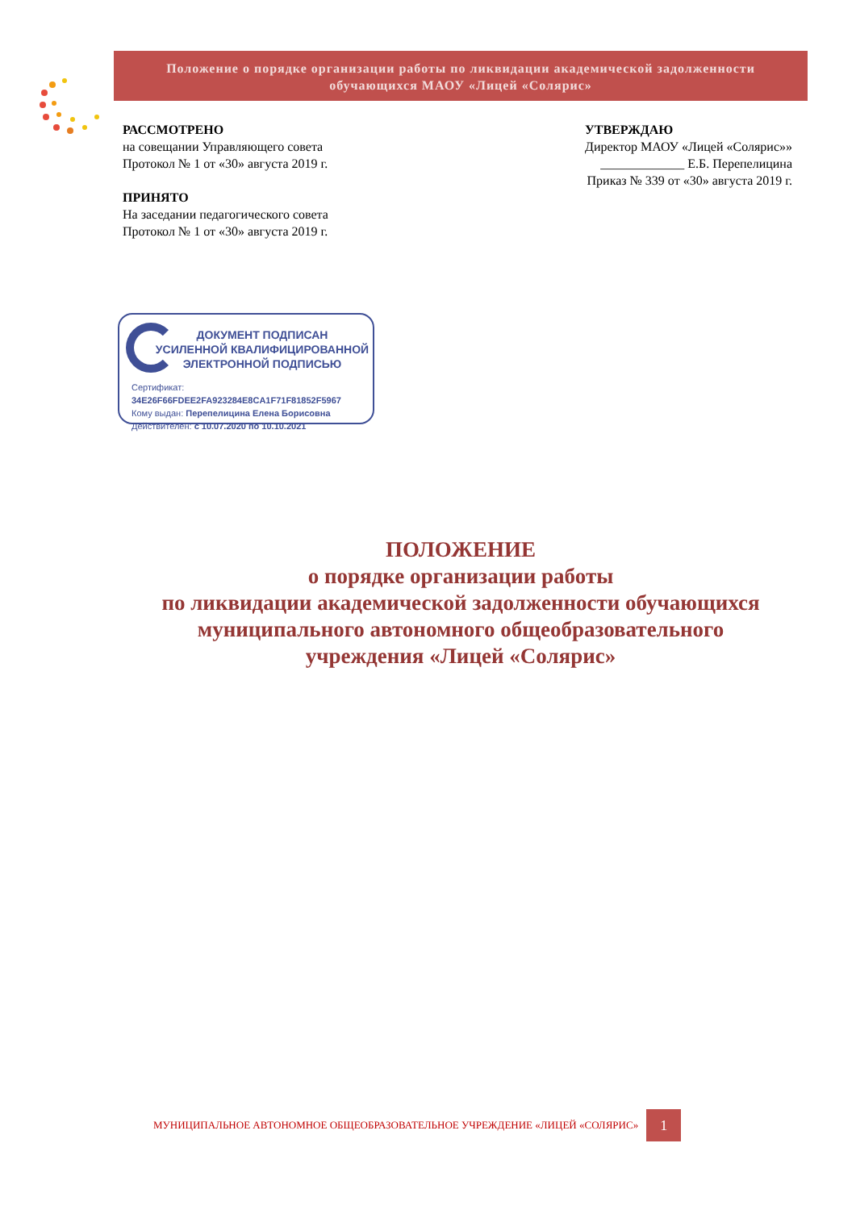Положение о порядке организации работы по ликвидации академической задолженности
обучающихся МАОУ «Лицей «Солярис»
РАССМОТРЕНО
на совещании Управляющего совета
Протокол № 1 от «30» августа 2019 г.
ПРИНЯТО
На заседании педагогического совета
Протокол № 1 от «30» августа 2019 г.
УТВЕРЖДАЮ
Директор МАОУ «Лицей «Солярис»»
_____________ Е.Б. Перепелицина
Приказ № 339 от «30» августа 2019 г.
ДОКУМЕНТ ПОДПИСАН
УСИЛЕННОЙ КВАЛИФИЦИРОВАННОЙ
ЭЛЕКТРОННОЙ ПОДПИСЬЮ
Сертификат: 34E26F66FDEE2FA923284E8CA1F71F81852F5967
Кому выдан: Перепелицина Елена Борисовна
Действителен: с 10.07.2020 по 10.10.2021
ПОЛОЖЕНИЕ
о порядке организации работы
по ликвидации академической задолженности обучающихся
муниципального автономного общеобразовательного
учреждения «Лицей «Солярис»
МУНИЦИПАЛЬНОЕ АВТОНОМНОЕ ОБЩЕОБРАЗОВАТЕЛЬНОЕ УЧРЕЖДЕНИЕ «ЛИЦЕЙ «СОЛЯРИС» 1